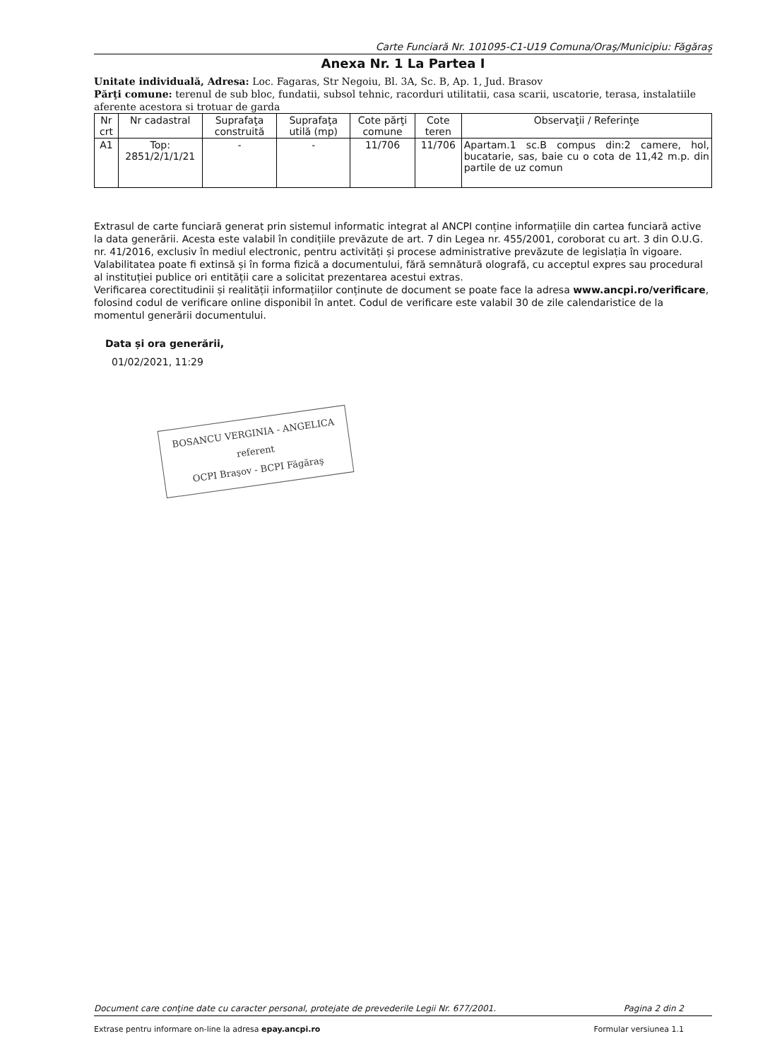Carte Funciară Nr. 101095-C1-U19 Comuna/Oraş/Municipiu: Făgăraş
Anexa Nr. 1 La Partea I
Unitate individuală, Adresa: Loc. Fagaras, Str Negoiu, Bl. 3A, Sc. B, Ap. 1, Jud. Brasov
Părţi comune: terenul de sub bloc, fundatii, subsol tehnic, racorduri utilitatii, casa scarii, uscatorie, terasa, instalatiile aferente acestora si trotuar de garda
| Nr crt | Nr cadastral | Suprafaţa construită | Suprafaţa utilă (mp) | Cote părţi comune | Cote teren | Observaţii / Referinţe |
| --- | --- | --- | --- | --- | --- | --- |
| A1 | Top: 2851/2/1/1/21 | - | - | 11/706 | 11/706 | Apartam.1 sc.B compus din:2 camere, hol, bucatarie, sas, baie cu o cota de 11,42 m.p. din partile de uz comun |
Extrasul de carte funciară generat prin sistemul informatic integrat al ANCPI conține informațiile din cartea funciară active la data generării. Acesta este valabil în condițiile prevăzute de art. 7 din Legea nr. 455/2001, coroborat cu art. 3 din O.U.G. nr. 41/2016, exclusiv în mediul electronic, pentru activități și procese administrative prevăzute de legislația în vigoare. Valabilitatea poate fi extinsă și în forma fizică a documentului, fără semnătură olografă, cu acceptul expres sau procedural al instituției publice ori entității care a solicitat prezentarea acestui extras.
Verificarea corectitudinii și realității informațiilor conținute de document se poate face la adresa www.ancpi.ro/verificare, folosind codul de verificare online disponibil în antet. Codul de verificare este valabil 30 de zile calendaristice de la momentul generării documentului.
Data și ora generării,
01/02/2021, 11:29
BOSANCU VERGINIA - ANGELICA
referent
OCPI Braşov - BCPI Făgăraş
Document care conţine date cu caracter personal, protejate de prevederile Legii Nr. 677/2001. Pagina 2 din 2
Extrase pentru informare on-line la adresa epay.ancpi.ro Formular versiunea 1.1